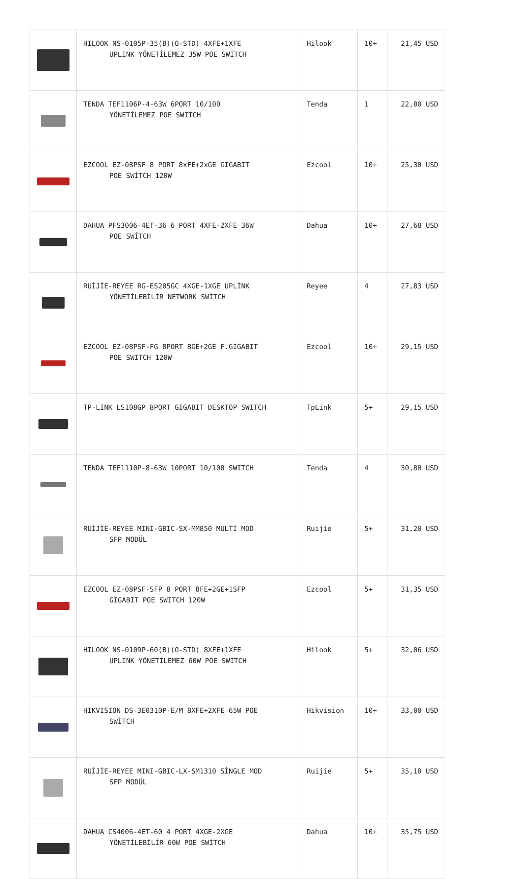| | HILOOK NS-0105P-35(B)(O-STD) 4XFE+1XFE UPLINK YÖNETİLEMEZ 35W POE SWİTCH | Hilook | 10+ | 21,45 USD |
| | TENDA TEF1106P-4-63W 6PORT 10/100 YÖNETİLEMEZ POE SWITCH | Tenda | 1 | 22,00 USD |
| | EZCOOL EZ-08PSF 8 PORT 8xFE+2xGE GIGABIT POE SWİTCH 120W | Ezcool | 10+ | 25,30 USD |
| | DAHUA PFS3006-4ET-36 6 PORT 4XFE-2XFE 36W POE SWİTCH | Dahua | 10+ | 27,68 USD |
| | RUİJİE-REYEE RG-ES205GC 4XGE-1XGE UPLİNK YÖNETİLEBİLİR NETWORK SWİTCH | Reyee | 4 | 27,83 USD |
| | EZCOOL EZ-08PSF-FG 8PORT 8GE+2GE F.GIGABIT POE SWITCH 120W | Ezcool | 10+ | 29,15 USD |
| | TP-LINK LS108GP 8PORT GIGABIT DESKTOP SWITCH | TpLink | 5+ | 29,15 USD |
| | TENDA TEF1110P-8-63W 10PORT 10/100 SWITCH | Tenda | 4 | 30,80 USD |
| | RUİJİE-REYEE MINI-GBIC-SX-MM850 MULTİ MOD SFP MODÜL | Ruijie | 5+ | 31,20 USD |
| | EZCOOL EZ-08PSF-SFP 8 PORT 8FE+2GE+1SFP GIGABIT POE SWITCH 120W | Ezcool | 5+ | 31,35 USD |
| | HILOOK NS-0109P-60(B)(O-STD) 8XFE+1XFE UPLINK YÖNETİLEMEZ 60W POE SWİTCH | Hilook | 5+ | 32,06 USD |
| | HIKVISION DS-3E0310P-E/M 8XFE+2XFE 65W POE SWİTCH | Hikvision | 10+ | 33,00 USD |
| | RUİJİE-REYEE MINI-GBIC-LX-SM1310 SİNGLE MOD SFP MODÜL | Ruijie | 5+ | 35,10 USD |
| | DAHUA CS4006-4ET-60 4 PORT 4XGE-2XGE YÖNETİLEBİLİR 60W POE SWİTCH | Dahua | 10+ | 35,75 USD |